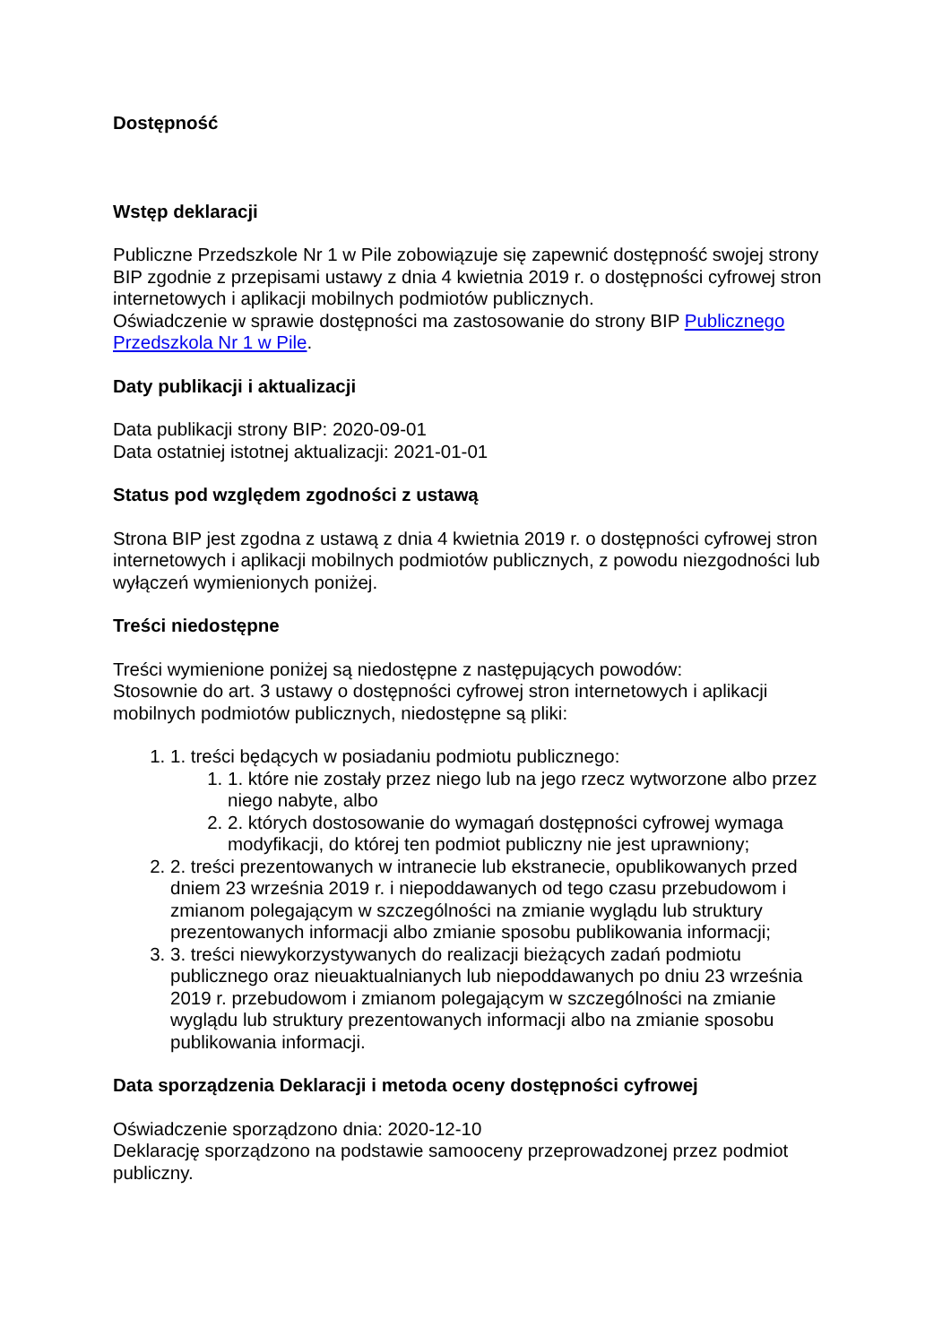Dostępność
Wstęp deklaracji
Publiczne Przedszkole Nr 1 w Pile zobowiązuje się zapewnić dostępność swojej strony BIP zgodnie z przepisami ustawy z dnia 4 kwietnia 2019 r. o dostępności cyfrowej stron internetowych i aplikacji mobilnych podmiotów publicznych.
Oświadczenie w sprawie dostępności ma zastosowanie do strony BIP Publicznego Przedszkola Nr 1 w Pile.
Daty publikacji i aktualizacji
Data publikacji strony BIP: 2020-09-01
Data ostatniej istotnej aktualizacji: 2021-01-01
Status pod względem zgodności z ustawą
Strona BIP jest zgodna z ustawą z dnia 4 kwietnia 2019 r. o dostępności cyfrowej stron internetowych i aplikacji mobilnych podmiotów publicznych, z powodu niezgodności lub wyłączeń wymienionych poniżej.
Treści niedostępne
Treści wymienione poniżej są niedostępne z następujących powodów:
Stosownie do art. 3 ustawy o dostępności cyfrowej stron internetowych i aplikacji mobilnych podmiotów publicznych, niedostępne są pliki:
1. treści będących w posiadaniu podmiotu publicznego:
1. które nie zostały przez niego lub na jego rzecz wytworzone albo przez niego nabyte, albo
2. których dostosowanie do wymagań dostępności cyfrowej wymaga modyfikacji, do której ten podmiot publiczny nie jest uprawniony;
2. treści prezentowanych w intranecie lub ekstranecie, opublikowanych przed dniem 23 września 2019 r. i niepoddawanych od tego czasu przebudowom i zmianom polegającym w szczególności na zmianie wyglądu lub struktury prezentowanych informacji albo zmianie sposobu publikowania informacji;
3. treści niewykorzystywanych do realizacji bieżących zadań podmiotu publicznego oraz nieuaktualnianych lub niepoddawanych po dniu 23 września 2019 r. przebudowom i zmianom polegającym w szczególności na zmianie wyglądu lub struktury prezentowanych informacji albo na zmianie sposobu publikowania informacji.
Data sporządzenia Deklaracji i metoda oceny dostępności cyfrowej
Oświadczenie sporządzono dnia: 2020-12-10
Deklarację sporządzono na podstawie samooceny przeprowadzonej przez podmiot publiczny.